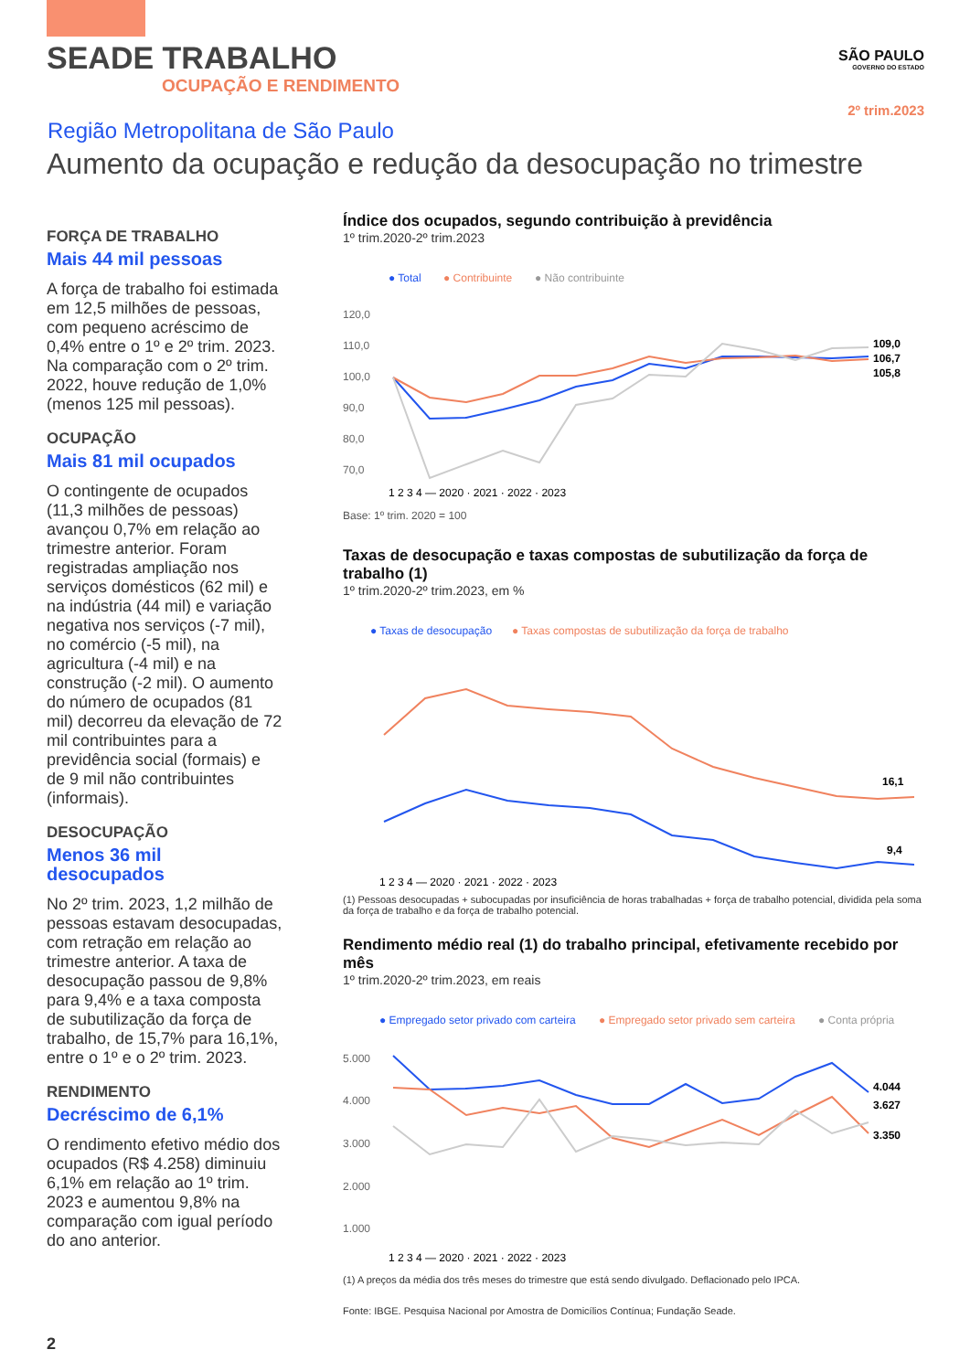SEADE TRABALHO
OCUPAÇÃO E RENDIMENTO
SÃO PAULO
GOVERNO DO ESTADO
2º trim.2023
Região Metropolitana de São Paulo
Aumento da ocupação e redução da desocupação no trimestre
FORÇA DE TRABALHO
Mais 44 mil pessoas
A força de trabalho foi estimada em 12,5 milhões de pessoas, com pequeno acréscimo de 0,4% entre o 1º e 2º trim. 2023. Na comparação com o 2º trim. 2022, houve redução de 1,0% (menos 125 mil pessoas).
OCUPAÇÃO
Mais 81 mil ocupados
O contingente de ocupados (11,3 milhões de pessoas) avançou 0,7% em relação ao trimestre anterior. Foram registradas ampliação nos serviços domésticos (62 mil) e na indústria (44 mil) e variação negativa nos serviços (-7 mil), no comércio (-5 mil), na agricultura (-4 mil) e na construção (-2 mil). O aumento do número de ocupados (81 mil) decorreu da elevação de 72 mil contribuintes para a previdência social (formais) e de 9 mil não contribuintes (informais).
DESOCUPAÇÃO
Menos 36 mil desocupados
No 2º trim. 2023, 1,2 milhão de pessoas estavam desocupadas, com retração em relação ao trimestre anterior. A taxa de desocupação passou de 9,8% para 9,4% e a taxa composta de subutilização da força de trabalho, de 15,7% para 16,1%, entre o 1º e o 2º trim. 2023.
RENDIMENTO
Decréscimo de 6,1%
O rendimento efetivo médio dos ocupados (R$ 4.258) diminuiu 6,1% em relação ao 1º trim. 2023 e aumentou 9,8% na comparação com igual período do ano anterior.
Índice dos ocupados, segundo contribuição à previdência
1º trim.2020-2º trim.2023
● Total
● Contribuinte
● Não contribuinte
120,0
110,0
100,0
90,0
80,0
70,0
109,0
106,7
105,8
1 2 3 4 — 2020 · 2021 · 2022 · 2023
Base: 1º trim. 2020 = 100
Taxas de desocupação e taxas compostas de subutilização da força de trabalho (1)
1º trim.2020-2º trim.2023, em %
● Taxas de desocupação
● Taxas compostas de subutilização da força de trabalho
16,1
9,4
1 2 3 4 — 2020 · 2021 · 2022 · 2023
(1) Pessoas desocupadas + subocupadas por insuficiência de horas trabalhadas + força de trabalho potencial, dividida pela soma da força de trabalho e da força de trabalho potencial.
Rendimento médio real (1) do trabalho principal, efetivamente recebido por mês
1º trim.2020-2º trim.2023, em reais
● Empregado setor privado com carteira
● Empregado setor privado sem carteira
● Conta própria
5.000
4.000
3.000
2.000
1.000
4.044
3.627
3.350
1 2 3 4 — 2020 · 2021 · 2022 · 2023
(1) A preços da média dos três meses do trimestre que está sendo divulgado. Deflacionado pelo IPCA.
Fonte: IBGE. Pesquisa Nacional por Amostra de Domicílios Contínua; Fundação Seade.
2